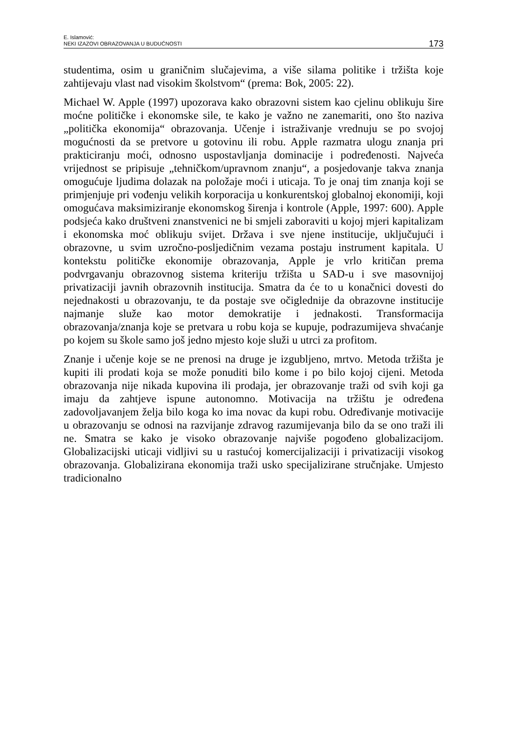E. Islamović:
NEKI IZAZOVI OBRAZOVANJA U BUDUĆNOSTI
173
studentima, osim u graničnim slučajevima, a više silama politike i tržišta koje zahtijevaju vlast nad visokim školstvom“ (prema: Bok, 2005: 22).
Michael W. Apple (1997) upozorava kako obrazovni sistem kao cjelinu oblikuju šire moćne političke i ekonomske sile, te kako je važno ne zanemariti, ono što naziva „politička ekonomija“ obrazovanja. Učenje i istraživanje vrednuju se po svojoj mogućnosti da se pretvore u gotovinu ili robu. Apple razmatra ulogu znanja pri prakticiranju moći, odnosno uspostavljanja dominacije i podređenosti. Najveća vrijednost se pripisuje „tehničkom/upravnom znanju“, a posjedovanje takva znanja omogućuje ljudima dolazak na položaje moći i uticaja. To je onaj tim znanja koji se primjenjuje pri vođenju velikih korporacija u konkurentskoj globalnoj ekonomiji, koji omogućava maksimiziranje ekonomskog širenja i kontrole (Apple, 1997: 600). Apple podsjeća kako društveni znanstvenici ne bi smjeli zaboraviti u kojoj mjeri kapitalizam i ekonomska moć oblikuju svijet. Država i sve njene institucije, uključujući i obrazovne, u svim uzročno-posljedičnim vezama postaju instrument kapitala. U kontekstu političke ekonomije obrazovanja, Apple je vrlo kritičan prema podvrgavanju obrazovnog sistema kriteriju tržišta u SAD-u i sve masovnijoj privatizaciji javnih obrazovnih institucija. Smatra da će to u konačnici dovesti do nejednakosti u obrazovanju, te da postaje sve očiglednije da obrazovne institucije najmanje služe kao motor demokratije i jednakosti. Transformacija obrazovanja/znanja koje se pretvara u robu koja se kupuje, podrazumijeva shvaćanje po kojem su škole samo još jedno mjesto koje služi u utrci za profitom.
Znanje i učenje koje se ne prenosi na druge je izgubljeno, mrtvo. Metoda tržišta je kupiti ili prodati koja se može ponuditi bilo kome i po bilo kojoj cijeni. Metoda obrazovanja nije nikada kupovina ili prodaja, jer obrazovanje traži od svih koji ga imaju da zahtjeve ispune autonomno. Motivacija na tržištu je određena zadovoljavanjem želja bilo koga ko ima novac da kupi robu. Određivanje motivacije u obrazovanju se odnosi na razvijanje zdravog razumijevanja bilo da se ono traži ili ne. Smatra se kako je visoko obrazovanje najviše pogođeno globalizacijom. Globalizacijski uticaji vidljivi su u rastućoj komercijalizaciji i privatizaciji visokog obrazovanja. Globalizirana ekonomija traži usko specijalizirane stručnjake. Umjesto tradicionalno